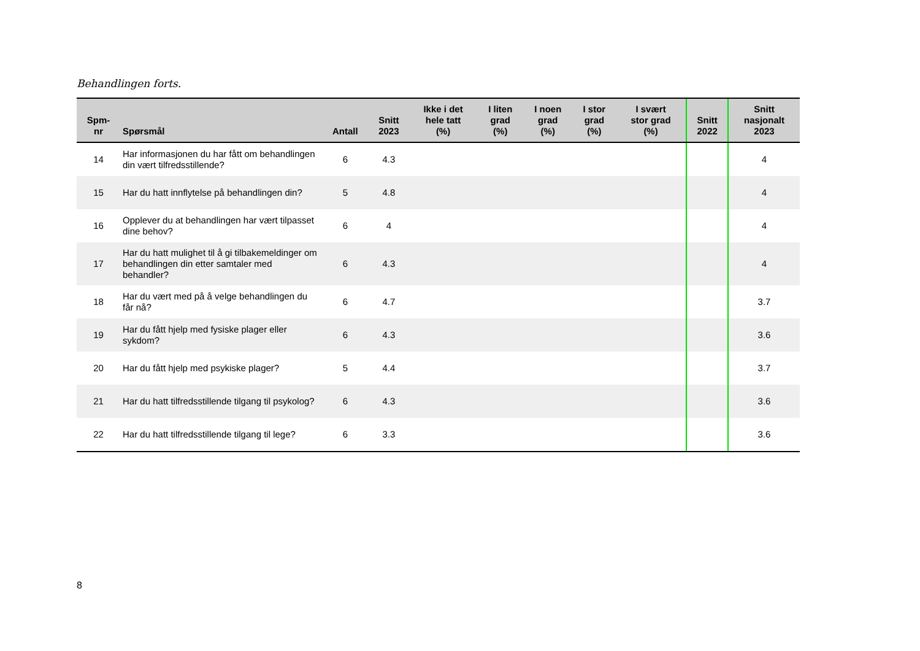Behandlingen forts.
| Spm- nr | Spørsmål | Antall | Snitt 2023 | Ikke i det hele tatt (%) | I liten grad (%) | I noen grad (%) | I stor grad (%) | I svært stor grad (%) | Snitt 2022 | Snitt nasjonalt 2023 |
| --- | --- | --- | --- | --- | --- | --- | --- | --- | --- | --- |
| 14 | Har informasjonen du har fått om behandlingen din vært tilfredsstillende? | 6 | 4.3 | | | | | | | 4 |
| 15 | Har du hatt innflytelse på behandlingen din? | 5 | 4.8 | | | | | | | 4 |
| 16 | Opplever du at behandlingen har vært tilpasset dine behov? | 6 | 4 | | | | | | | 4 |
| 17 | Har du hatt mulighet til å gi tilbakemeldinger om behandlingen din etter samtaler med behandler? | 6 | 4.3 | | | | | | | 4 |
| 18 | Har du vært med på å velge behandlingen du får nå? | 6 | 4.7 | | | | | | | 3.7 |
| 19 | Har du fått hjelp med fysiske plager eller sykdom? | 6 | 4.3 | | | | | | | 3.6 |
| 20 | Har du fått hjelp med psykiske plager? | 5 | 4.4 | | | | | | | 3.7 |
| 21 | Har du hatt tilfredsstillende tilgang til psykolog? | 6 | 4.3 | | | | | | | 3.6 |
| 22 | Har du hatt tilfredsstillende tilgang til lege? | 6 | 3.3 | | | | | | | 3.6 |
8